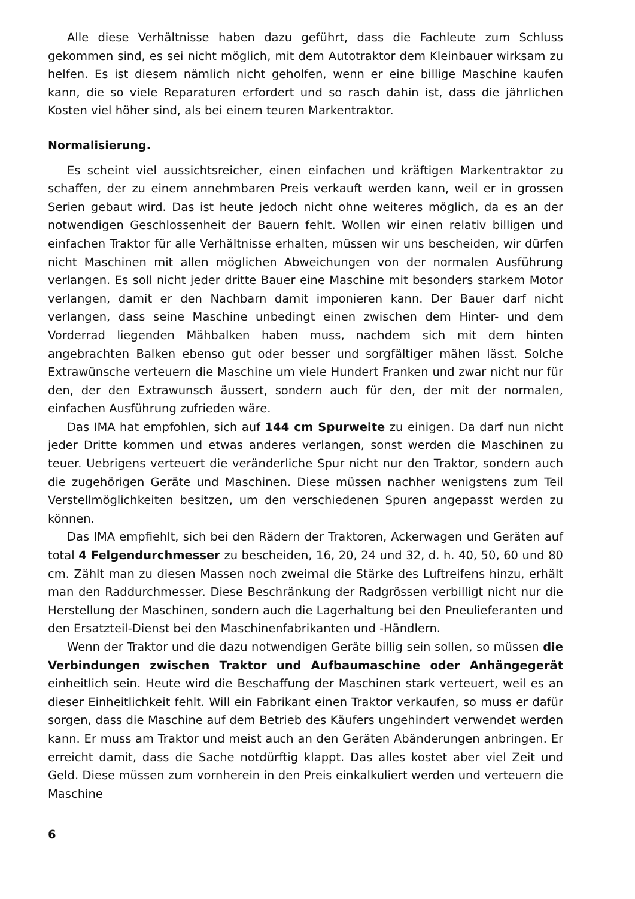Alle diese Verhältnisse haben dazu geführt, dass die Fachleute zum Schluss gekommen sind, es sei nicht möglich, mit dem Autotraktor dem Kleinbauer wirksam zu helfen. Es ist diesem nämlich nicht geholfen, wenn er eine billige Maschine kaufen kann, die so viele Reparaturen erfordert und so rasch dahin ist, dass die jährlichen Kosten viel höher sind, als bei einem teuren Markentraktor.
Normalisierung.
Es scheint viel aussichtsreicher, einen einfachen und kräftigen Markentraktor zu schaffen, der zu einem annehmbaren Preis verkauft werden kann, weil er in grossen Serien gebaut wird. Das ist heute jedoch nicht ohne weiteres möglich, da es an der notwendigen Geschlossenheit der Bauern fehlt. Wollen wir einen relativ billigen und einfachen Traktor für alle Verhältnisse erhalten, müssen wir uns bescheiden, wir dürfen nicht Maschinen mit allen möglichen Abweichungen von der normalen Ausführung verlangen. Es soll nicht jeder dritte Bauer eine Maschine mit besonders starkem Motor verlangen, damit er den Nachbarn damit imponieren kann. Der Bauer darf nicht verlangen, dass seine Maschine unbedingt einen zwischen dem Hinter- und dem Vorderrad liegenden Mähbalken haben muss, nachdem sich mit dem hinten angebrachten Balken ebenso gut oder besser und sorgfältiger mähen lässt. Solche Extrawünsche verteuern die Maschine um viele Hundert Franken und zwar nicht nur für den, der den Extrawunsch äussert, sondern auch für den, der mit der normalen, einfachen Ausführung zufrieden wäre.
Das IMA hat empfohlen, sich auf 144 cm Spurweite zu einigen. Da darf nun nicht jeder Dritte kommen und etwas anderes verlangen, sonst werden die Maschinen zu teuer. Uebrigens verteuert die veränderliche Spur nicht nur den Traktor, sondern auch die zugehörigen Geräte und Maschinen. Diese müssen nachher wenigstens zum Teil Verstellmöglichkeiten besitzen, um den verschiedenen Spuren angepasst werden zu können.
Das IMA empfiehlt, sich bei den Rädern der Traktoren, Ackerwagen und Geräten auf total 4 Felgendurchmesser zu bescheiden, 16, 20, 24 und 32, d. h. 40, 50, 60 und 80 cm. Zählt man zu diesen Massen noch zweimal die Stärke des Luftreifens hinzu, erhält man den Raddurchmesser. Diese Beschränkung der Radgrössen verbilligt nicht nur die Herstellung der Maschinen, sondern auch die Lagerhaltung bei den Pneulieferanten und den Ersatzteil-Dienst bei den Maschinenfabrikanten und -Händlern.
Wenn der Traktor und die dazu notwendigen Geräte billig sein sollen, so müssen die Verbindungen zwischen Traktor und Aufbaumaschine oder Anhängegerät einheitlich sein. Heute wird die Beschaffung der Maschinen stark verteuert, weil es an dieser Einheitlichkeit fehlt. Will ein Fabrikant einen Traktor verkaufen, so muss er dafür sorgen, dass die Maschine auf dem Betrieb des Käufers ungehindert verwendet werden kann. Er muss am Traktor und meist auch an den Geräten Abänderungen anbringen. Er erreicht damit, dass die Sache notdürftig klappt. Das alles kostet aber viel Zeit und Geld. Diese müssen zum vornherein in den Preis einkalkuliert werden und verteuern die Maschine
6